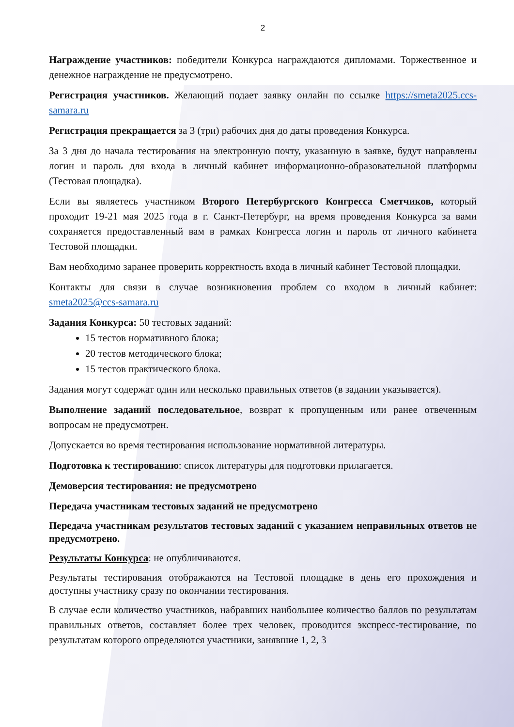2
Награждение участников: победители Конкурса награждаются дипломами. Торжественное и денежное награждение не предусмотрено.
Регистрация участников. Желающий подает заявку онлайн по ссылке https://smeta2025.ccs-samara.ru
Регистрация прекращается за 3 (три) рабочих дня до даты проведения Конкурса.
За 3 дня до начала тестирования на электронную почту, указанную в заявке, будут направлены логин и пароль для входа в личный кабинет информационно-образовательной платформы (Тестовая площадка).
Если вы являетесь участником Второго Петербургского Конгресса Сметчиков, который проходит 19-21 мая 2025 года в г. Санкт-Петербург, на время проведения Конкурса за вами сохраняется предоставленный вам в рамках Конгресса логин и пароль от личного кабинета Тестовой площадки.
Вам необходимо заранее проверить корректность входа в личный кабинет Тестовой площадки.
Контакты для связи в случае возникновения проблем со входом в личный кабинет: smeta2025@ccs-samara.ru
Задания Конкурса: 50 тестовых заданий:
15 тестов нормативного блока;
20 тестов методического блока;
15 тестов практического блока.
Задания могут содержат один или несколько правильных ответов (в задании указывается).
Выполнение заданий последовательное, возврат к пропущенным или ранее отвеченным вопросам не предусмотрен.
Допускается во время тестирования использование нормативной литературы.
Подготовка к тестированию: список литературы для подготовки прилагается.
Демоверсия тестирования: не предусмотрено
Передача участникам тестовых заданий не предусмотрено
Передача участникам результатов тестовых заданий с указанием неправильных ответов не предусмотрено.
Результаты Конкурса: не опубличиваются.
Результаты тестирования отображаются на Тестовой площадке в день его прохождения и доступны участнику сразу по окончании тестирования.
В случае если количество участников, набравших наибольшее количество баллов по результатам правильных ответов, составляет более трех человек, проводится экспресс-тестирование, по результатам которого определяются участники, занявшие 1, 2, 3